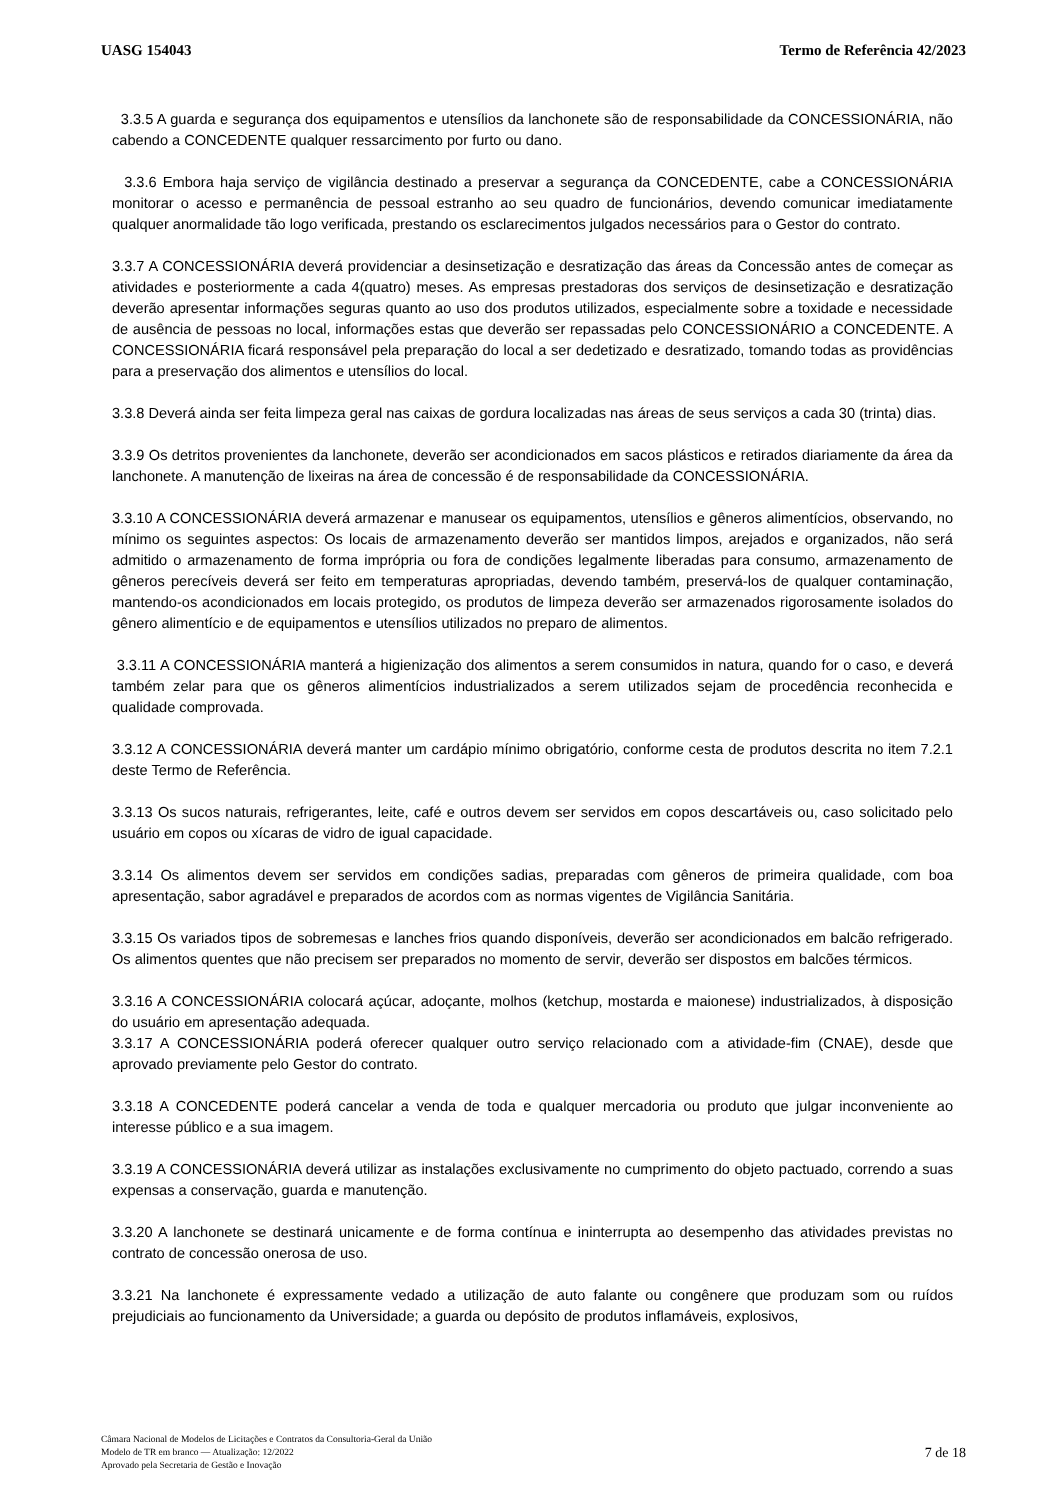UASG 154043 Termo de Referência 42/2023
3.3.5 A guarda e segurança dos equipamentos e utensílios da lanchonete são de responsabilidade da CONCESSIONÁRIA, não cabendo a CONCEDENTE qualquer ressarcimento por furto ou dano.
3.3.6 Embora haja serviço de vigilância destinado a preservar a segurança da CONCEDENTE, cabe a CONCESSIONÁRIA monitorar o acesso e permanência de pessoal estranho ao seu quadro de funcionários, devendo comunicar imediatamente qualquer anormalidade tão logo verificada, prestando os esclarecimentos julgados necessários para o Gestor do contrato.
3.3.7 A CONCESSIONÁRIA deverá providenciar a desinsetização e desratização das áreas da Concessão antes de começar as atividades e posteriormente a cada 4(quatro) meses. As empresas prestadoras dos serviços de desinsetização e desratização deverão apresentar informações seguras quanto ao uso dos produtos utilizados, especialmente sobre a toxidade e necessidade de ausência de pessoas no local, informações estas que deverão ser repassadas pelo CONCESSIONÁRIO a CONCEDENTE. A CONCESSIONÁRIA ficará responsável pela preparação do local a ser dedetizado e desratizado, tomando todas as providências para a preservação dos alimentos e utensílios do local.
3.3.8 Deverá ainda ser feita limpeza geral nas caixas de gordura localizadas nas áreas de seus serviços a cada 30 (trinta) dias.
3.3.9 Os detritos provenientes da lanchonete, deverão ser acondicionados em sacos plásticos e retirados diariamente da área da lanchonete. A manutenção de lixeiras na área de concessão é de responsabilidade da CONCESSIONÁRIA.
3.3.10 A CONCESSIONÁRIA deverá armazenar e manusear os equipamentos, utensílios e gêneros alimentícios, observando, no mínimo os seguintes aspectos: Os locais de armazenamento deverão ser mantidos limpos, arejados e organizados, não será admitido o armazenamento de forma imprópria ou fora de condições legalmente liberadas para consumo, armazenamento de gêneros perecíveis deverá ser feito em temperaturas apropriadas, devendo também, preservá-los de qualquer contaminação, mantendo-os acondicionados em locais protegido, os produtos de limpeza deverão ser armazenados rigorosamente isolados do gênero alimentício e de equipamentos e utensílios utilizados no preparo de alimentos.
3.3.11 A CONCESSIONÁRIA manterá a higienização dos alimentos a serem consumidos in natura, quando for o caso, e deverá também zelar para que os gêneros alimentícios industrializados a serem utilizados sejam de procedência reconhecida e qualidade comprovada.
3.3.12 A CONCESSIONÁRIA deverá manter um cardápio mínimo obrigatório, conforme cesta de produtos descrita no item 7.2.1 deste Termo de Referência.
3.3.13 Os sucos naturais, refrigerantes, leite, café e outros devem ser servidos em copos descartáveis ou, caso solicitado pelo usuário em copos ou xícaras de vidro de igual capacidade.
3.3.14 Os alimentos devem ser servidos em condições sadias, preparadas com gêneros de primeira qualidade, com boa apresentação, sabor agradável e preparados de acordos com as normas vigentes de Vigilância Sanitária.
3.3.15 Os variados tipos de sobremesas e lanches frios quando disponíveis, deverão ser acondicionados em balcão refrigerado. Os alimentos quentes que não precisem ser preparados no momento de servir, deverão ser dispostos em balcões térmicos.
3.3.16 A CONCESSIONÁRIA colocará açúcar, adoçante, molhos (ketchup, mostarda e maionese) industrializados, à disposição do usuário em apresentação adequada.
3.3.17 A CONCESSIONÁRIA poderá oferecer qualquer outro serviço relacionado com a atividade-fim (CNAE), desde que aprovado previamente pelo Gestor do contrato.
3.3.18 A CONCEDENTE poderá cancelar a venda de toda e qualquer mercadoria ou produto que julgar inconveniente ao interesse público e a sua imagem.
3.3.19 A CONCESSIONÁRIA deverá utilizar as instalações exclusivamente no cumprimento do objeto pactuado, correndo a suas expensas a conservação, guarda e manutenção.
3.3.20 A lanchonete se destinará unicamente e de forma contínua e ininterrupta ao desempenho das atividades previstas no contrato de concessão onerosa de uso.
3.3.21 Na lanchonete é expressamente vedado a utilização de auto falante ou congênere que produzam som ou ruídos prejudiciais ao funcionamento da Universidade; a guarda ou depósito de produtos inflamáveis, explosivos,
Câmara Nacional de Modelos de Licitações e Contratos da Consultoria-Geral da União
Modelo de TR em branco — Atualização: 12/2022
Aprovado pela Secretaria de Gestão e Inovação
7 de 18